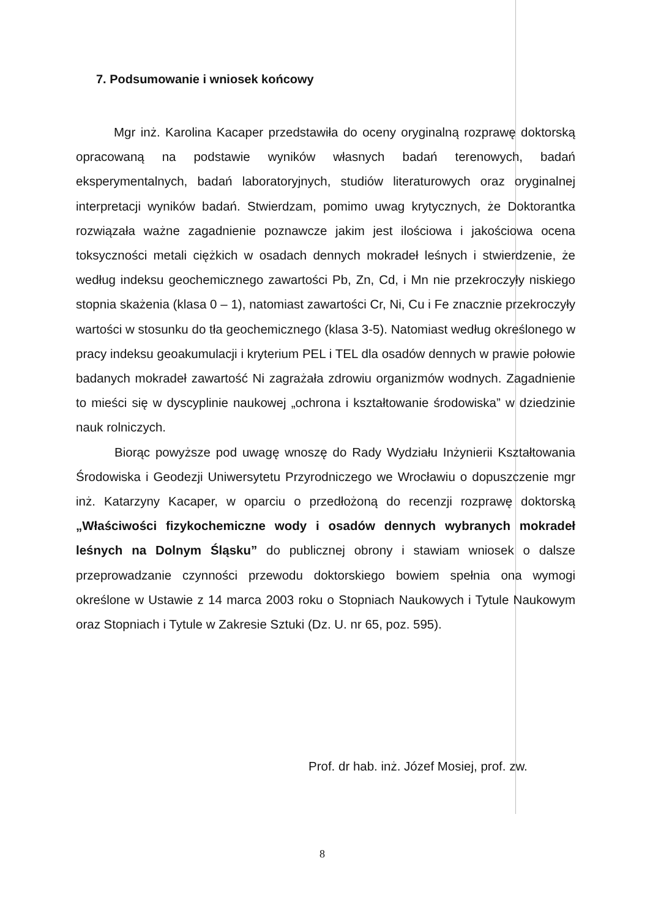7. Podsumowanie i wniosek końcowy
Mgr inż. Karolina Kacaper przedstawiła do oceny oryginalną rozprawę doktorską opracowaną na podstawie wyników własnych badań terenowych, badań eksperymentalnych, badań laboratoryjnych, studiów literaturowych oraz oryginalnej interpretacji wyników badań. Stwierdzam, pomimo uwag krytycznych, że Doktorantka rozwiązała ważne zagadnienie poznawcze jakim jest ilościowa i jakościowa ocena toksyczności metali ciężkich w osadach dennych mokradeł leśnych i stwierdzenie, że według indeksu geochemicznego zawartości Pb, Zn, Cd, i Mn nie przekroczyły niskiego stopnia skażenia (klasa 0 – 1), natomiast zawartości Cr, Ni, Cu i Fe znacznie przekroczyły wartości w stosunku do tła geochemicznego (klasa 3-5). Natomiast według określonego w pracy indeksu geoakumulacji i kryterium PEL i TEL dla osadów dennych w prawie połowie badanych mokradeł zawartość Ni zagrażała zdrowiu organizmów wodnych. Zagadnienie to mieści się w dyscyplinie naukowej „ochrona i kształtowanie środowiska” w dziedzinie nauk rolniczych.
Biorąc powyższe pod uwagę wnoszę do Rady Wydziału Inżynierii Kształtowania Środowiska i Geodezji Uniwersytetu Przyrodniczego we Wrocławiu o dopuszczenie mgr inż. Katarzyny Kacaper, w oparciu o przedłożoną do recenzji rozprawę doktorską „Właściwości fizykochemiczne wody i osadów dennych wybranych mokradeł leśnych na Dolnym Śląsku” do publicznej obrony i stawiam wniosek o dalsze przeprowadzanie czynności przewodu doktorskiego bowiem spełnia ona wymogi określone w Ustawie z 14 marca 2003 roku o Stopniach Naukowych i Tytule Naukowym oraz Stopniach i Tytule w Zakresie Sztuki (Dz. U. nr 65, poz. 595).
Prof. dr hab. inż. Józef Mosiej, prof. zw.
8